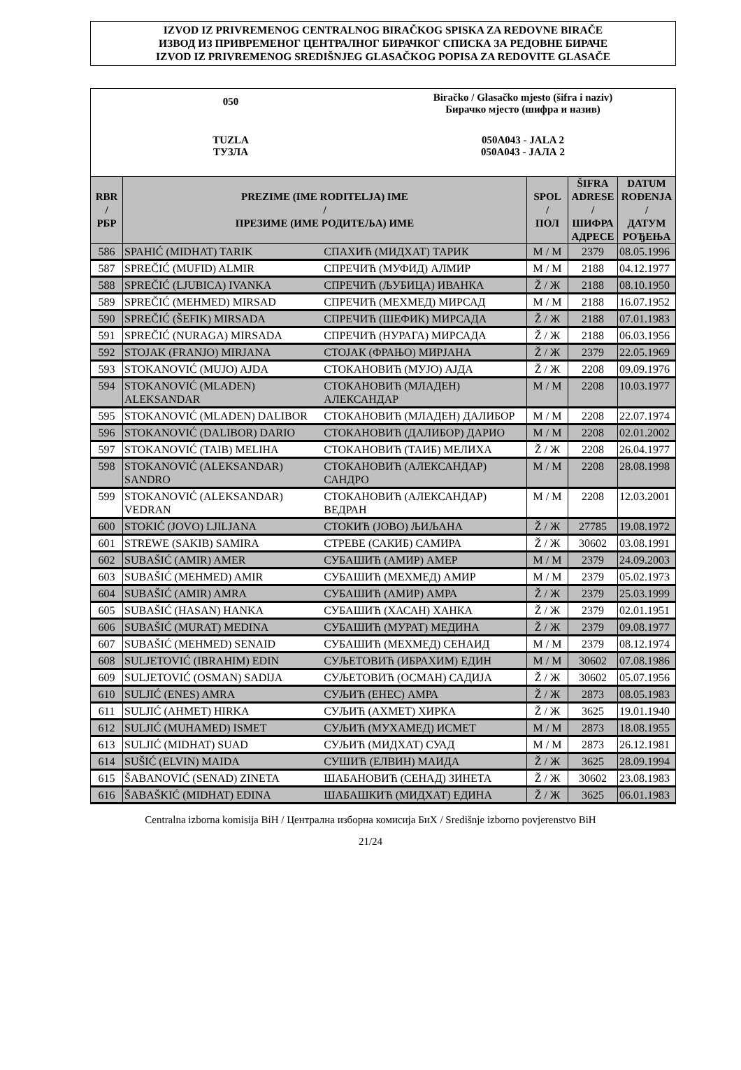IZVOD IZ PRIVREMENOG CENTRALNOG BIRAČKOG SPISKA ZA REDOVNE BIRAČE
ИЗВОД ИЗ ПРИВРЕМЕНОГ ЦЕНТРАЛНОГ БИРАЧКОГ СПИСКА ЗА РЕДОВНЕ БИРАЧЕ
IZVOD IZ PRIVREMENOG SREDIŠNJEG GLASAČKOG POPISA ZA REDOVITE GLASAČE
050
Biračko / Glasačko mjesto (šifra i naziv)
Бирачко мјесто (шифра и назив)
TUZLA
ТУЗЛА
050A043 - JALA 2
050A043 - ЈАЛА 2
| RBR / РБР | PREZIME (IME RODITELJA) IME / ПРЕЗИМЕ (ИМЕ РОДИТЕЉА) ИМЕ | | SPOL / ПОЛ | ŠIFRA ADRESE / ШИФРА АДРЕСЕ | DATUM ROĐENJA / ДАТУМ РОЂЕЊА |
| --- | --- | --- | --- | --- | --- |
| 586 | SPAHIĆ (MIDHAT) TARIK | СПАХИЋ (МИДХАТ) ТАРИК | M / М | 2379 | 08.05.1996 |
| 587 | SPREČIĆ (MUFID) ALMIR | СПРЕЧИЋ (МУФИД) АЛМИР | M / М | 2188 | 04.12.1977 |
| 588 | SPREČIĆ (LJUBICA) IVANKA | СПРЕЧИЋ (ЉУБИЦА) ИВАНКА | Ž / Ж | 2188 | 08.10.1950 |
| 589 | SPREČIĆ (MEHMED) MIRSAD | СПРЕЧИЋ (МЕХМЕД) МИРСАД | M / М | 2188 | 16.07.1952 |
| 590 | SPREČIĆ (ŠEFIK) MIRSADA | СПРЕЧИЋ (ШЕФИК) МИРСАДА | Ž / Ж | 2188 | 07.01.1983 |
| 591 | SPREČIĆ (NURAGA) MIRSADA | СПРЕЧИЋ (НУРАГА) МИРСАДА | Ž / Ж | 2188 | 06.03.1956 |
| 592 | STOJAK (FRANJO) MIRJANA | СТОЈАК (ФРАЊО) МИРЈАНА | Ž / Ж | 2379 | 22.05.1969 |
| 593 | STOKANOVIĆ (MUJO) AJDA | СТОКАНОВИЋ (МУЈО) АЈДА | Ž / Ж | 2208 | 09.09.1976 |
| 594 | STOKANOVIĆ (MLADEN) ALEKSANDAR | СТОКАНОВИЋ (МЛАДЕН) АЛЕКСАНДАР | M / М | 2208 | 10.03.1977 |
| 595 | STOKANOVIĆ (MLADEN) DALIBOR | СТОКАНОВИЋ (МЛАДЕН) ДАЛИБОР | M / М | 2208 | 22.07.1974 |
| 596 | STOKANOVIĆ (DALIBOR) DARIO | СТОКАНОВИЋ (ДАЛИБОР) ДАРИО | M / М | 2208 | 02.01.2002 |
| 597 | STOKANOVIĆ (TAIB) MELIHA | СТОКАНОВИЋ (ТАИБ) МЕЛИХА | Ž / Ж | 2208 | 26.04.1977 |
| 598 | STOKANOVIĆ (ALEKSANDAR) SANDRO | СТОКАНОВИЋ (АЛЕКСАНДАР) САНДРО | M / М | 2208 | 28.08.1998 |
| 599 | STOKANOVIĆ (ALEKSANDAR) VEDRAN | СТОКАНОВИЋ (АЛЕКСАНДАР) ВЕДРАН | M / М | 2208 | 12.03.2001 |
| 600 | STOKIĆ (JOVO) LJILJANA | СТОКИЋ (ЈОВО) ЉИЉАНА | Ž / Ж | 27785 | 19.08.1972 |
| 601 | STREWE (SAKIB) SAMIRA | СТРЕВЕ (САКИБ) САМИРА | Ž / Ж | 30602 | 03.08.1991 |
| 602 | SUBAŠIĆ (AMIR) AMER | СУБАШИЋ (АМИР) АМЕР | M / М | 2379 | 24.09.2003 |
| 603 | SUBAŠIĆ (MEHMED) AMIR | СУБАШИЋ (МЕХМЕД) АМИР | M / М | 2379 | 05.02.1973 |
| 604 | SUBAŠIĆ (AMIR) AMRA | СУБАШИЋ (АМИР) АМРА | Ž / Ж | 2379 | 25.03.1999 |
| 605 | SUBAŠIĆ (HASAN) HANKA | СУБАШИЋ (ХАСАН) ХАНКА | Ž / Ж | 2379 | 02.01.1951 |
| 606 | SUBAŠIĆ (MURAT) MEDINA | СУБАШИЋ (МУРАТ) МЕДИНА | Ž / Ж | 2379 | 09.08.1977 |
| 607 | SUBAŠIĆ (MEHMED) SENAID | СУБАШИЋ (МЕХМЕД) СЕНАИД | M / М | 2379 | 08.12.1974 |
| 608 | SULJETOVIĆ (IBRAHIM) EDIN | СУЉЕТОВИЋ (ИБРАХИМ) ЕДИН | M / М | 30602 | 07.08.1986 |
| 609 | SULJETOVIĆ (OSMAN) SADIJA | СУЉЕТОВИЋ (ОСМАН) САДИЈА | Ž / Ж | 30602 | 05.07.1956 |
| 610 | SULJIĆ (ENES) AMRA | СУЉИЋ (ЕНЕС) АМРА | Ž / Ж | 2873 | 08.05.1983 |
| 611 | SULJIĆ (AHMET) HIRKA | СУЉИЋ (АХМЕТ) ХИРКА | Ž / Ж | 3625 | 19.01.1940 |
| 612 | SULJIĆ (MUHAMED) ISMET | СУЉИЋ (МУХАМЕД) ИСМЕТ | M / М | 2873 | 18.08.1955 |
| 613 | SULJIĆ (MIDHAT) SUAD | СУЉИЋ (МИДХАТ) СУАД | M / М | 2873 | 26.12.1981 |
| 614 | SUŠIĆ (ELVIN) MAIDA | СУШИЋ (ЕЛВИН) МАИДА | Ž / Ж | 3625 | 28.09.1994 |
| 615 | ŠABANOVIĆ (SENAD) ZINETA | ШАБАНОВИЋ (СЕНАД) ЗИНЕТА | Ž / Ж | 30602 | 23.08.1983 |
| 616 | ŠABAŠKIĆ (MIDHAT) EDINA | ШАБАШКИЋ (МИДХАТ) ЕДИНА | Ž / Ж | 3625 | 06.01.1983 |
Centralna izborna komisija BiH / Централна изборна комисија БиХ / Središnje izborno povjerenstvo BiH
21/24